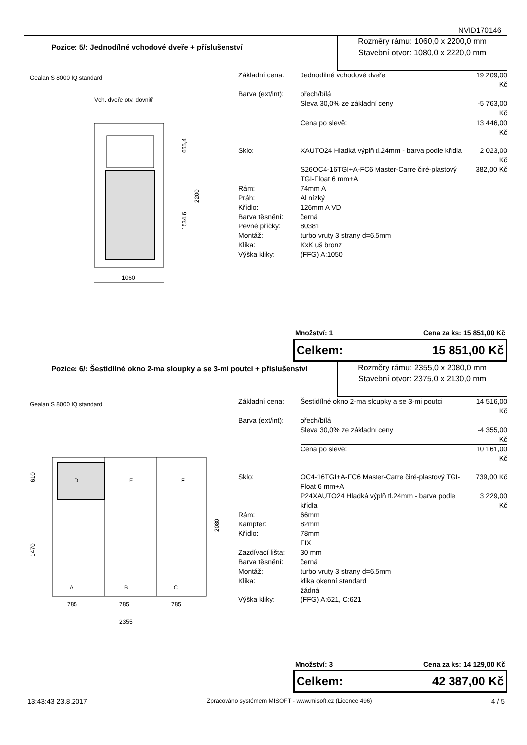NVID170146
Pozice: 5/: Jednodílné vchodové dveře + příslušenství
Rozměry rámu: 1060,0 x 2200,0 mm
Stavební otvor: 1080,0 x 2220,0 mm
Gealan S 8000 IQ standard
Vch. dveře otv. dovnitř
665,4
1534,6
2200
1060
| Základní cena: | Jednodílné vchodové dveře | 19 209,00 Kč |
| Barva (ext/int): | ořech/bílá | |
| | Sleva 30,0% ze základní ceny | -5 763,00 Kč |
| | Cena po slevě: | 13 446,00 Kč |
| Sklo: | XAUTO24 Hladká výplň tl.24mm - barva podle křídla | 2 023,00 Kč |
| | S26OC4-16TGI+A-FC6 Master-Carre čiré-plastový TGI-Float 6 mm+A | 382,00 Kč |
| Rám: | 74mm A | |
| Práh: | Al nízký | |
| Křídlo: | 126mm A VD | |
| Barva těsnění: | černá | |
| Pevné příčky: | 80381 | |
| Montáž: | turbo vruty 3 strany d=6.5mm | |
| Klika: | KxK uš bronz | |
| Výška kliky: | (FFG) A:1050 | |
Množství: 1 Cena za ks: 15 851,00 Kč
Celkem: 15 851,00 Kč
Pozice: 6/: Šestidílné okno 2-ma sloupky a se 3-mi poutci + příslušenství
Rozměry rámu: 2355,0 x 2080,0 mm
Stavební otvor: 2375,0 x 2130,0 mm
Gealan S 8000 IQ standard
610
1470
2080
785
785
785
2355
D
E
F
A
B
C
| Základní cena: | Šestidílné okno 2-ma sloupky a se 3-mi poutci | 14 516,00 Kč |
| Barva (ext/int): | ořech/bílá | |
| | Sleva 30,0% ze základní ceny | -4 355,00 Kč |
| | Cena po slevě: | 10 161,00 Kč |
| Sklo: | OC4-16TGI+A-FC6 Master-Carre čiré-plastový TGI-Float 6 mm+A | 739,00 Kč |
| | P24XAUTO24 Hladká výplň tl.24mm - barva podle křídla | 3 229,00 Kč |
| Rám: | 66mm | |
| Kampfer: | 82mm | |
| Křídlo: | 78mm FIX | |
| Zazdívací lišta: | 30 mm | |
| Barva těsnění: | černá | |
| Montáž: | turbo vruty 3 strany d=6.5mm | |
| Klika: | klika okenní standard žádná | |
| Výška kliky: | (FFG) A:621, C:621 | |
Množství: 3 Cena za ks: 14 129,00 Kč
Celkem: 42 387,00 Kč
13:43:43 23.8.2017 Zpracováno systémem MISOFT - www.misoft.cz (Licence 496) 4 / 5